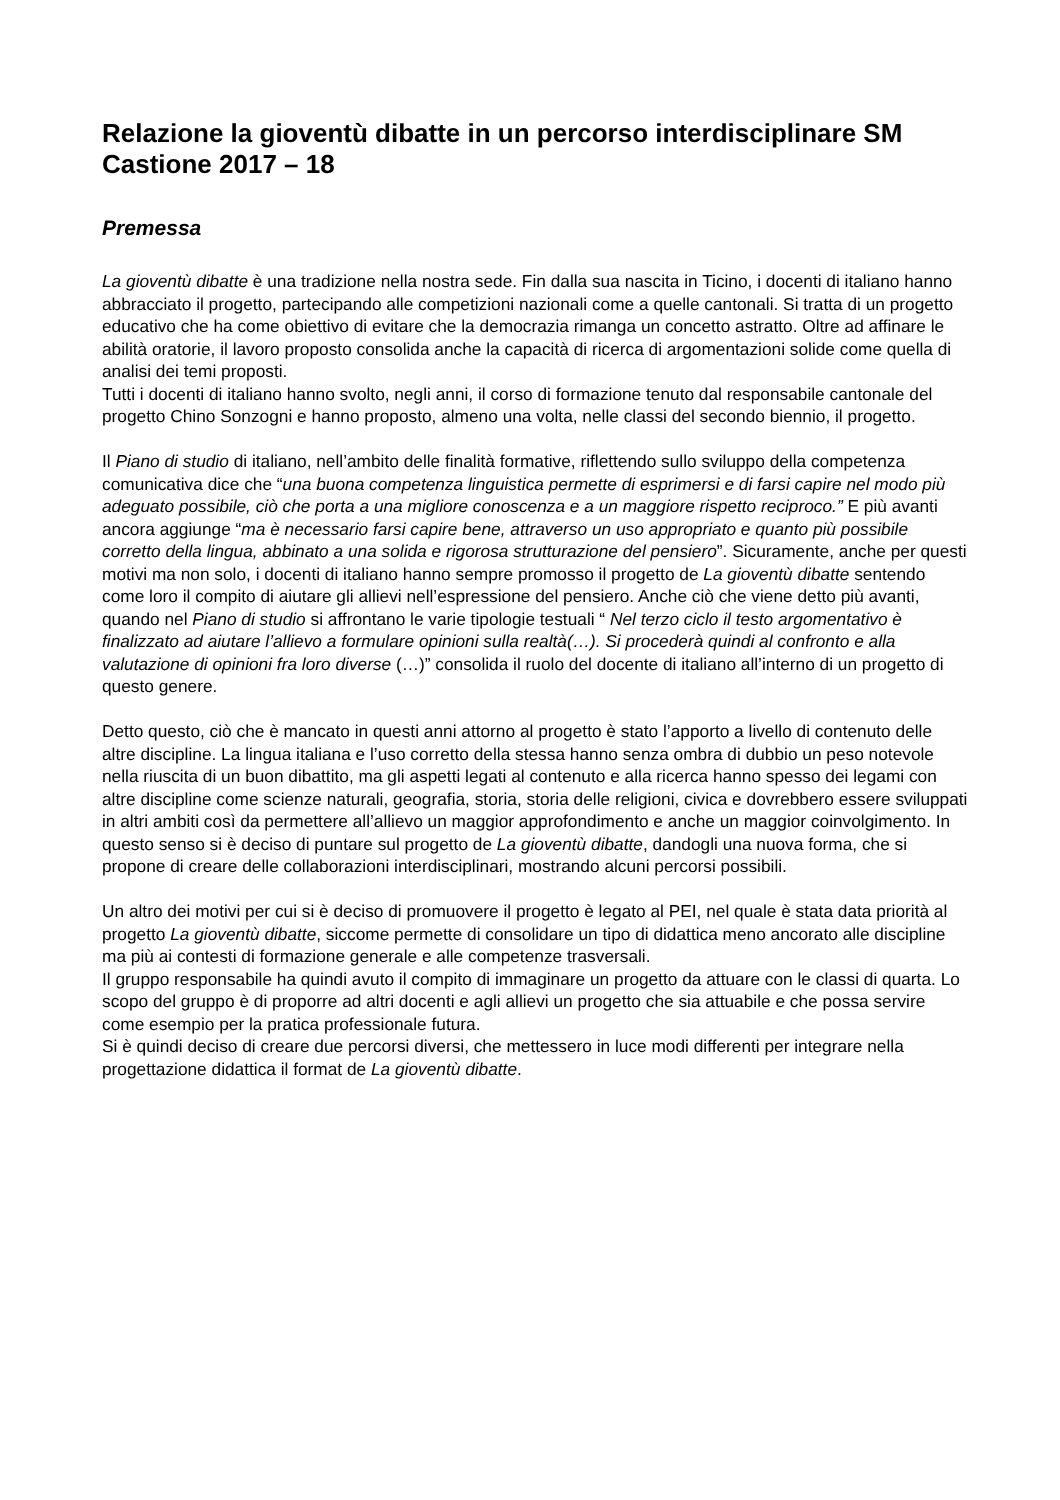Relazione la gioventù dibatte in un percorso interdisciplinare SM Castione 2017 – 18
Premessa
La gioventù dibatte è una tradizione nella nostra sede. Fin dalla sua nascita in Ticino, i docenti di italiano hanno abbracciato il progetto, partecipando alle competizioni nazionali come a quelle cantonali. Si tratta di un progetto educativo che ha come obiettivo di evitare che la democrazia rimanga un concetto astratto. Oltre ad affinare le abilità oratorie, il lavoro proposto consolida anche la capacità di ricerca di argomentazioni solide come quella di analisi dei temi proposti.
Tutti i docenti di italiano hanno svolto, negli anni, il corso di formazione tenuto dal responsabile cantonale del progetto Chino Sonzogni e hanno proposto, almeno una volta, nelle classi del secondo biennio, il progetto.
Il Piano di studio di italiano, nell’ambito delle finalità formative, riflettendo sullo sviluppo della competenza comunicativa dice che “una buona competenza linguistica permette di esprimersi e di farsi capire nel modo più adeguato possibile, ciò che porta a una migliore conoscenza e a un maggiore rispetto reciproco.” E più avanti ancora aggiunge “ma è necessario farsi capire bene, attraverso un uso appropriato e quanto più possibile corretto della lingua, abbinato a una solida e rigorosa strutturazione del pensiero”. Sicuramente, anche per questi motivi ma non solo, i docenti di italiano hanno sempre promosso il progetto de La gioventù dibatte sentendo come loro il compito di aiutare gli allievi nell’espressione del pensiero. Anche ciò che viene detto più avanti, quando nel Piano di studio si affrontano le varie tipologie testuali “ Nel terzo ciclo il testo argomentativo è finalizzato ad aiutare l’allievo a formulare opinioni sulla realtà(…). Si procederà quindi al confronto e alla valutazione di opinioni fra loro diverse (…)” consolida il ruolo del docente di italiano all’interno di un progetto di questo genere.
Detto questo, ciò che è mancato in questi anni attorno al progetto è stato l’apporto a livello di contenuto delle altre discipline. La lingua italiana e l’uso corretto della stessa hanno senza ombra di dubbio un peso notevole nella riuscita di un buon dibattito, ma gli aspetti legati al contenuto e alla ricerca hanno spesso dei legami con altre discipline come scienze naturali, geografia, storia, storia delle religioni, civica e dovrebbero essere sviluppati in altri ambiti così da permettere all’allievo un maggior approfondimento e anche un maggior coinvolgimento. In questo senso si è deciso di puntare sul progetto de La gioventù dibatte, dandogli una nuova forma, che si propone di creare delle collaborazioni interdisciplinari, mostrando alcuni percorsi possibili.
Un altro dei motivi per cui si è deciso di promuovere il progetto è legato al PEI, nel quale è stata data priorità al progetto La gioventù dibatte, siccome permette di consolidare un tipo di didattica meno ancorato alle discipline ma più ai contesti di formazione generale e alle competenze trasversali.
Il gruppo responsabile ha quindi avuto il compito di immaginare un progetto da attuare con le classi di quarta. Lo scopo del gruppo è di proporre ad altri docenti e agli allievi un progetto che sia attuabile e che possa servire come esempio per la pratica professionale futura.
Si è quindi deciso di creare due percorsi diversi, che mettessero in luce modi differenti per integrare nella progettazione didattica il format de La gioventù dibatte.